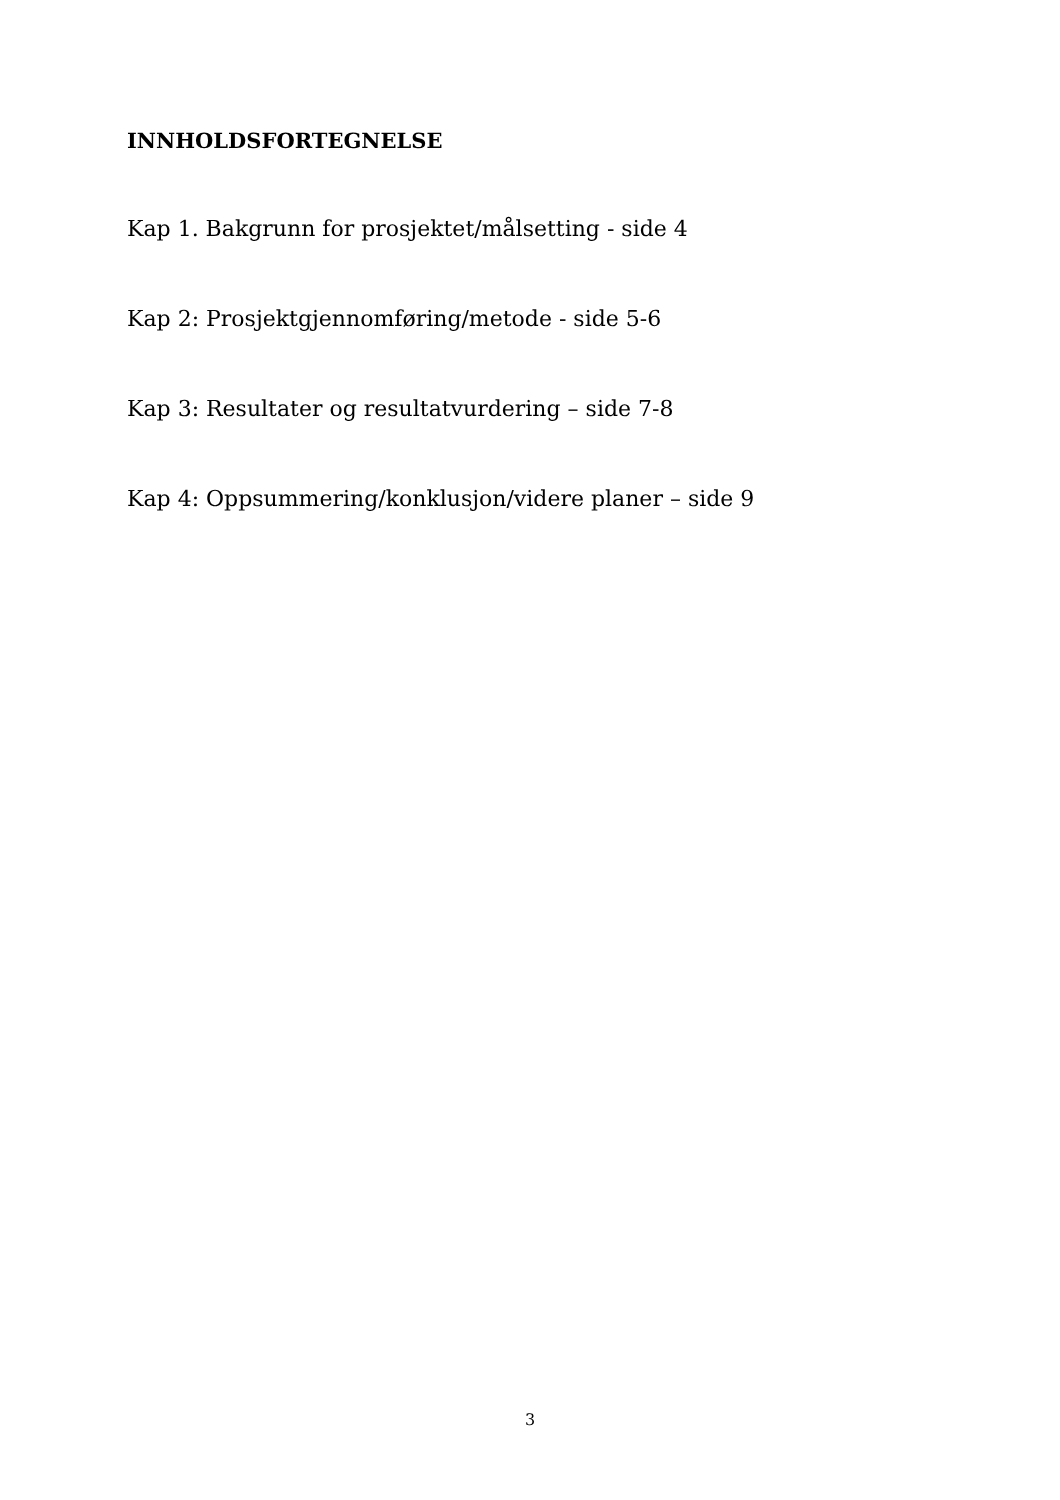INNHOLDSFORTEGNELSE
Kap 1. Bakgrunn for prosjektet/målsetting - side 4
Kap 2: Prosjektgjennomføring/metode - side 5-6
Kap 3: Resultater og resultatvurdering – side 7-8
Kap 4: Oppsummering/konklusjon/videre planer – side 9
3